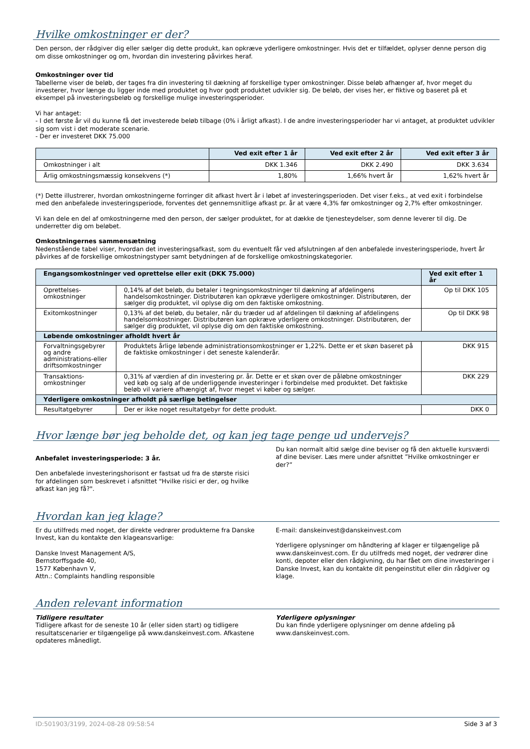Hvilke omkostninger er der?
Den person, der rådgiver dig eller sælger dig dette produkt, kan opkræve yderligere omkostninger. Hvis det er tilfældet, oplyser denne person dig om disse omkostninger og om, hvordan din investering påvirkes heraf.
Omkostninger over tid
Tabellerne viser de beløb, der tages fra din investering til dækning af forskellige typer omkostninger. Disse beløb afhænger af, hvor meget du investerer, hvor længe du ligger inde med produktet og hvor godt produktet udvikler sig. De beløb, der vises her, er fiktive og baseret på et eksempel på investeringsbeløb og forskellige mulige investeringsperioder.
Vi har antaget:
- I det første år vil du kunne få det investerede beløb tilbage (0% i årligt afkast). I de andre investeringsperioder har vi antaget, at produktet udvikler sig som vist i det moderate scenarie.
- Der er investeret DKK 75.000
| | Ved exit efter 1 år | Ved exit efter 2 år | Ved exit efter 3 år |
| --- | --- | --- | --- |
| Omkostninger i alt | DKK 1.346 | DKK 2.490 | DKK 3.634 |
| Årlig omkostningsmæssig konsekvens (*) | 1,80% | 1,66% hvert år | 1,62% hvert år |
(*) Dette illustrerer, hvordan omkostningerne forringer dit afkast hvert år i løbet af investeringsperioden. Det viser f.eks., at ved exit i forbindelse med den anbefalede investeringsperiode, forventes det gennemsnitlige afkast pr. år at være 4,3% før omkostninger og 2,7% efter omkostninger.
Vi kan dele en del af omkostningerne med den person, der sælger produktet, for at dække de tjenesteydelser, som denne leverer til dig. De underretter dig om beløbet.
Omkostningernes sammensætning
Nedenstående tabel viser, hvordan det investeringsafkast, som du eventuelt får ved afslutningen af den anbefalede investeringsperiode, hvert år påvirkes af de forskellige omkostningstyper samt betydningen af de forskellige omkostningskategorier.
| Engangsomkostninger ved oprettelse eller exit (DKK 75.000) | | Ved exit efter 1 år |
| --- | --- | --- |
| Oprettelses-omkostninger | 0,14% af det beløb, du betaler i tegningsomkostninger til dækning af afdelingens handelsomkostninger. Distributøren kan opkræve yderligere omkostninger. Distributøren, der sælger dig produktet, vil oplyse dig om den faktiske omkostning. | Op til DKK 105 |
| Exitomkostninger | 0,13% af det beløb, du betaler, når du træder ud af afdelingen til dækning af afdelingens handelsomkostninger. Distributøren kan opkræve yderligere omkostninger. Distributøren, der sælger dig produktet, vil oplyse dig om den faktiske omkostning. | Op til DKK 98 |
| Løbende omkostninger afholdt hvert år | | |
| Forvaltningsgebyrer og andre administrations-eller driftsomkostninger | Produktets årlige løbende administrationsomkostninger er 1,22%. Dette er et skøn baseret på de faktiske omkostninger i det seneste kalenderår. | DKK 915 |
| Transaktions-omkostninger | 0,31% af værdien af din investering pr. år. Dette er et skøn over de påløbne omkostninger ved køb og salg af de underliggende investeringer i forbindelse med produktet. Det faktiske beløb vil variere afhængigt af, hvor meget vi køber og sælger. | DKK 229 |
| Yderligere omkostninger afholdt på særlige betingelser | | |
| Resultatgebyrer | Der er ikke noget resultatgebyr for dette produkt. | DKK 0 |
Hvor længe bør jeg beholde det, og kan jeg tage penge ud undervejs?
Anbefalet investeringsperiode: 3 år.
Den anbefalede investeringshorisont er fastsat ud fra de største risici for afdelingen som beskrevet i afsnittet "Hvilke risici er der, og hvilke afkast kan jeg få?".
Du kan normalt altid sælge dine beviser og få den aktuelle kursværdi af dine beviser. Læs mere under afsnittet ”Hvilke omkostninger er der?”
Hvordan kan jeg klage?
Er du utilfreds med noget, der direkte vedrører produkterne fra Danske Invest, kan du kontakte den klageansvarlige:
Danske Invest Management A/S,
Bernstorffsgade 40,
1577 København V,
Attn.: Complaints handling responsible
E-mail: danskeinvest@danskeinvest.com
Yderligere oplysninger om håndtering af klager er tilgængelige på www.danskeinvest.com. Er du utilfreds med noget, der vedrører dine konti, depoter eller den rådgivning, du har fået om dine investeringer i Danske Invest, kan du kontakte dit pengeinstitut eller din rådgiver og klage.
Anden relevant information
Tidligere resultater
Tidligere afkast for de seneste 10 år (eller siden start) og tidligere resultatscenarier er tilgængelige på www.danskeinvest.com. Afkastene opdateres månedligt.
Yderligere oplysninger
Du kan finde yderligere oplysninger om denne afdeling på www.danskeinvest.com.
ID:501903/3199, 2024-08-28 09:58:54 Side 3 af 3